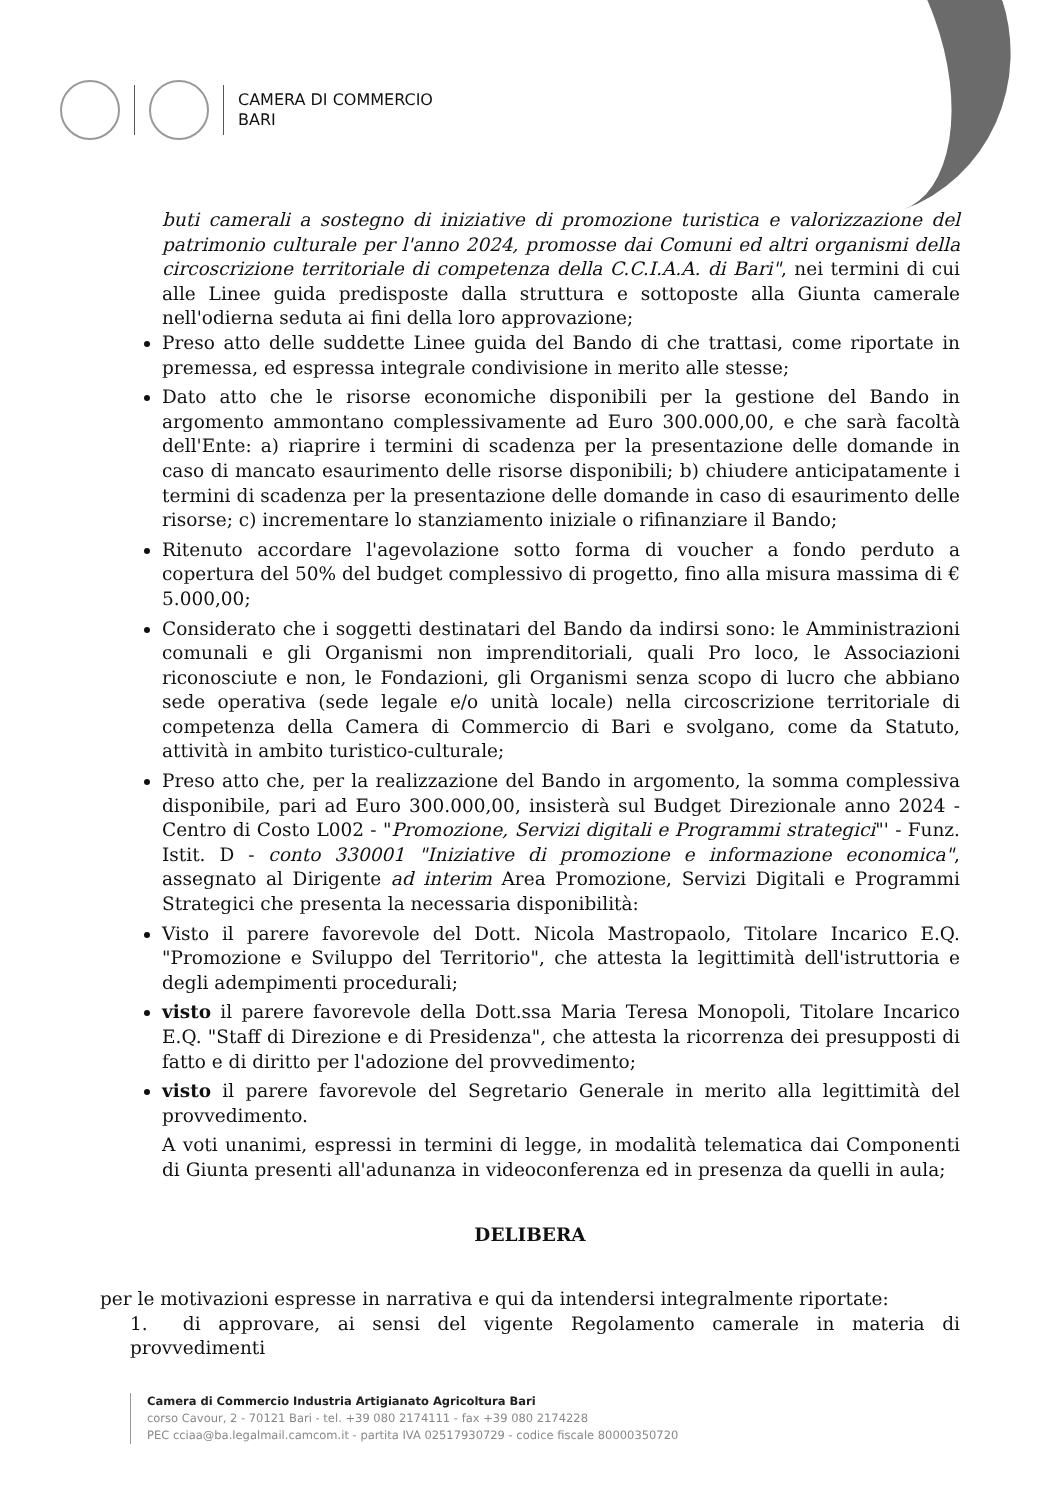CAMERA DI COMMERCIO
BARI
buti camerali a sostegno di iniziative di promozione turistica e valorizzazione del patrimonio culturale per l'anno 2024, promosse dai Comuni ed altri organismi della circoscrizione territoriale di competenza della C.C.I.A.A. di Bari", nei termini di cui alle Linee guida predisposte dalla struttura e sottoposte alla Giunta camerale nell'odierna seduta ai fini della loro approvazione;
Preso atto delle suddette Linee guida del Bando di che trattasi, come riportate in premessa, ed espressa integrale condivisione in merito alle stesse;
Dato atto che le risorse economiche disponibili per la gestione del Bando in argomento ammontano complessivamente ad Euro 300.000,00, e che sarà facoltà dell'Ente: a) riaprire i termini di scadenza per la presentazione delle domande in caso di mancato esaurimento delle risorse disponibili; b) chiudere anticipatamente i termini di scadenza per la presentazione delle domande in caso di esaurimento delle risorse; c) incrementare lo stanziamento iniziale o rifinanziare il Bando;
Ritenuto accordare l'agevolazione sotto forma di voucher a fondo perduto a copertura del 50% del budget complessivo di progetto, fino alla misura massima di € 5.000,00;
Considerato che i soggetti destinatari del Bando da indirsi sono: le Amministrazioni comunali e gli Organismi non imprenditoriali, quali Pro loco, le Associazioni riconosciute e non, le Fondazioni, gli Organismi senza scopo di lucro che abbiano sede operativa (sede legale e/o unità locale) nella circoscrizione territoriale di competenza della Camera di Commercio di Bari e svolgano, come da Statuto, attività in ambito turistico-culturale;
Preso atto che, per la realizzazione del Bando in argomento, la somma complessiva disponibile, pari ad Euro 300.000,00, insisterà sul Budget Direzionale anno 2024 - Centro di Costo L002 - "Promozione, Servizi digitali e Programmi strategici"' - Funz. Istit. D - conto 330001 "Iniziative di promozione e informazione economica", assegnato al Dirigente ad interim Area Promozione, Servizi Digitali e Programmi Strategici che presenta la necessaria disponibilità:
Visto il parere favorevole del Dott. Nicola Mastropaolo, Titolare Incarico E.Q. "Promozione e Sviluppo del Territorio", che attesta la legittimità dell'istruttoria e degli adempimenti procedurali;
visto il parere favorevole della Dott.ssa Maria Teresa Monopoli, Titolare Incarico E.Q. "Staff di Direzione e di Presidenza", che attesta la ricorrenza dei presupposti di fatto e di diritto per l'adozione del provvedimento;
visto il parere favorevole del Segretario Generale in merito alla legittimità del provvedimento.
A voti unanimi, espressi in termini di legge, in modalità telematica dai Componenti di Giunta presenti all'adunanza in videoconferenza ed in presenza da quelli in aula;
DELIBERA
per le motivazioni espresse in narrativa e qui da intendersi integralmente riportate:
1. di approvare, ai sensi del vigente Regolamento camerale in materia di provvedimenti
Camera di Commercio Industria Artigianato Agricoltura Bari
corso Cavour, 2 - 70121 Bari - tel. +39 080 2174111 - fax +39 080 2174228
PEC cciaa@ba.legalmail.camcom.it - partita IVA 02517930729 - codice fiscale 80000350720